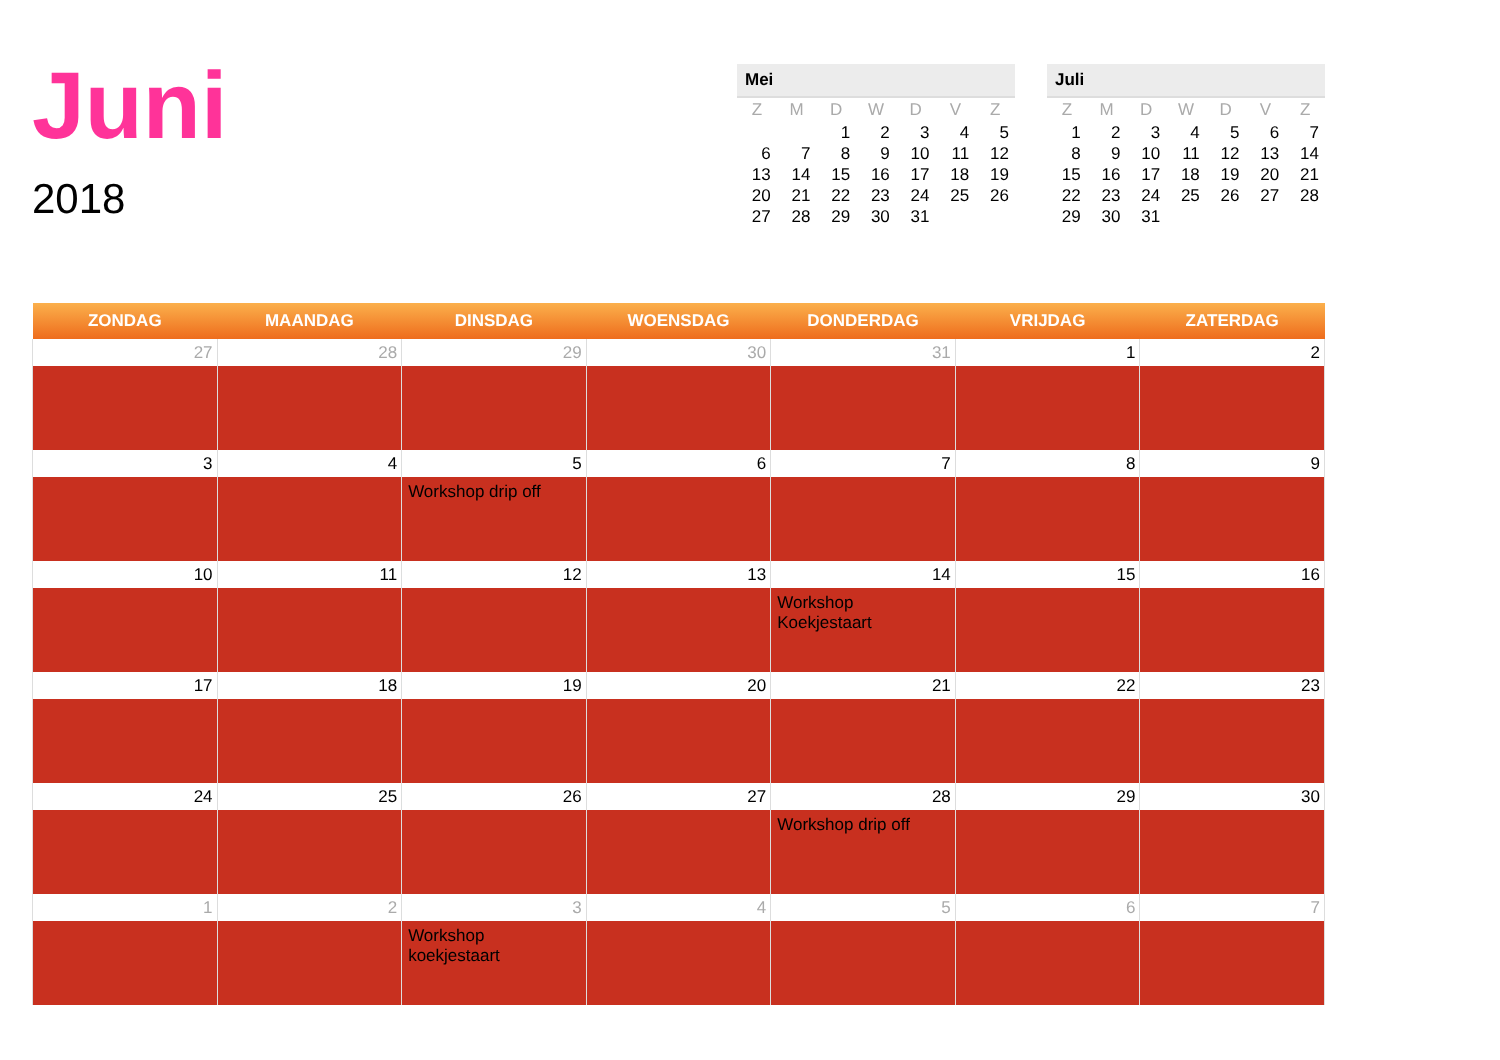Juni
2018
Mei
| Z | M | D | W | D | V | Z |
| --- | --- | --- | --- | --- | --- | --- |
| | | 1 | 2 | 3 | 4 | 5 |
| 6 | 7 | 8 | 9 | 10 | 11 | 12 |
| 13 | 14 | 15 | 16 | 17 | 18 | 19 |
| 20 | 21 | 22 | 23 | 24 | 25 | 26 |
| 27 | 28 | 29 | 30 | 31 | | |
Juli
| Z | M | D | W | D | V | Z |
| --- | --- | --- | --- | --- | --- | --- |
| 1 | 2 | 3 | 4 | 5 | 6 | 7 |
| 8 | 9 | 10 | 11 | 12 | 13 | 14 |
| 15 | 16 | 17 | 18 | 19 | 20 | 21 |
| 22 | 23 | 24 | 25 | 26 | 27 | 28 |
| 29 | 30 | 31 | | | | |
| ZONDAG | MAANDAG | DINSDAG | WOENSDAG | DONDERDAG | VRIJDAG | ZATERDAG |
| --- | --- | --- | --- | --- | --- | --- |
| 27 | 28 | 29 | 30 | 31 | 1 | 2 |
| 3 | 4 | 5 | 6 | 7 | 8 | 9 |
| | | Workshop drip off | | | | |
| 10 | 11 | 12 | 13 | 14 | 15 | 16 |
| | | | | Workshop Koekjestaart | | |
| 17 | 18 | 19 | 20 | 21 | 22 | 23 |
| 24 | 25 | 26 | 27 | 28 | 29 | 30 |
| | | | | Workshop drip off | | |
| 1 | 2 | 3 | 4 | 5 | 6 | 7 |
| | | Workshop koekjestaart | | | | |